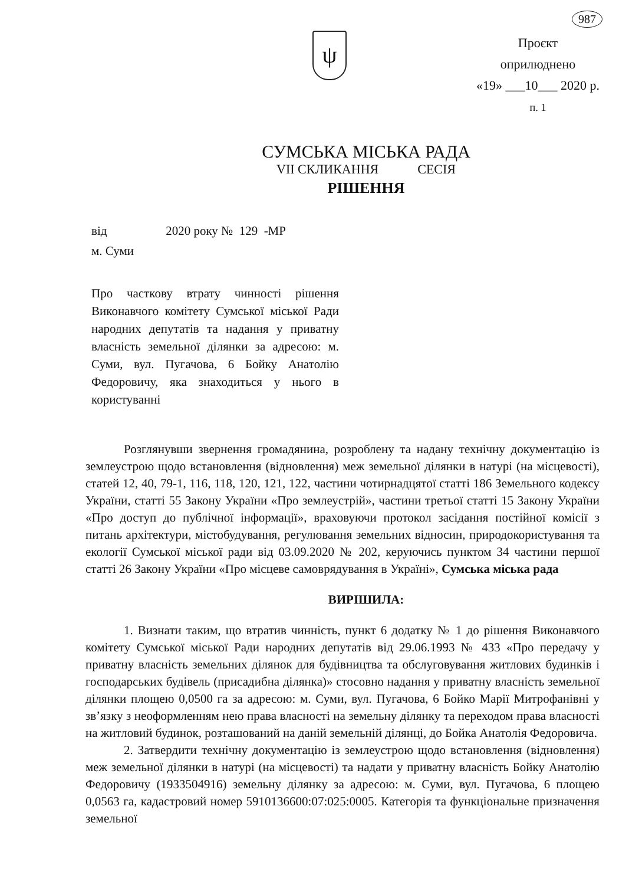987
ψ
Проєкт
оприлюднено
«19» ___10___ 2020 р.
п. 1
СУМСЬКА МІСЬКА РАДА
VII СКЛИКАННЯ СЕСІЯ
РІШЕННЯ
від 2020 року № 129 -МР
м. Суми
Про часткову втрату чинності рішення Виконавчого комітету Сумської міської Ради народних депутатів та надання у приватну власність земельної ділянки за адресою: м. Суми, вул. Пугачова, 6 Бойку Анатолію Федоровичу, яка знаходиться у нього в користуванні
Розглянувши звернення громадянина, розроблену та надану технічну документацію із землеустрою щодо встановлення (відновлення) меж земельної ділянки в натурі (на місцевості), статей 12, 40, 79-1, 116, 118, 120, 121, 122, частини чотирнадцятої статті 186 Земельного кодексу України, статті 55 Закону України «Про землеустрій», частини третьої статті 15 Закону України «Про доступ до публічної інформації», враховуючи протокол засідання постійної комісії з питань архітектури, містобудування, регулювання земельних відносин, природокористування та екології Сумської міської ради від 03.09.2020 № 202, керуючись пунктом 34 частини першої статті 26 Закону України «Про місцеве самоврядування в Україні», Сумська міська рада
ВИРІШИЛА:
1. Визнати таким, що втратив чинність, пункт 6 додатку № 1 до рішення Виконавчого комітету Сумської міської Ради народних депутатів від 29.06.1993 № 433 «Про передачу у приватну власність земельних ділянок для будівництва та обслуговування житлових будинків і господарських будівель (присадибна ділянка)» стосовно надання у приватну власність земельної ділянки площею 0,0500 га за адресою: м. Суми, вул. Пугачова, 6 Бойко Марії Митрофанівні у зв’язку з неоформленням нею права власності на земельну ділянку та переходом права власності на житловий будинок, розташований на даній земельній ділянці, до Бойка Анатолія Федоровича.
2. Затвердити технічну документацію із землеустрою щодо встановлення (відновлення) меж земельної ділянки в натурі (на місцевості) та надати у приватну власність Бойку Анатолію Федоровичу (1933504916) земельну ділянку за адресою: м. Суми, вул. Пугачова, 6 площею 0,0563 га, кадастровий номер 5910136600:07:025:0005. Категорія та функціональне призначення земельної